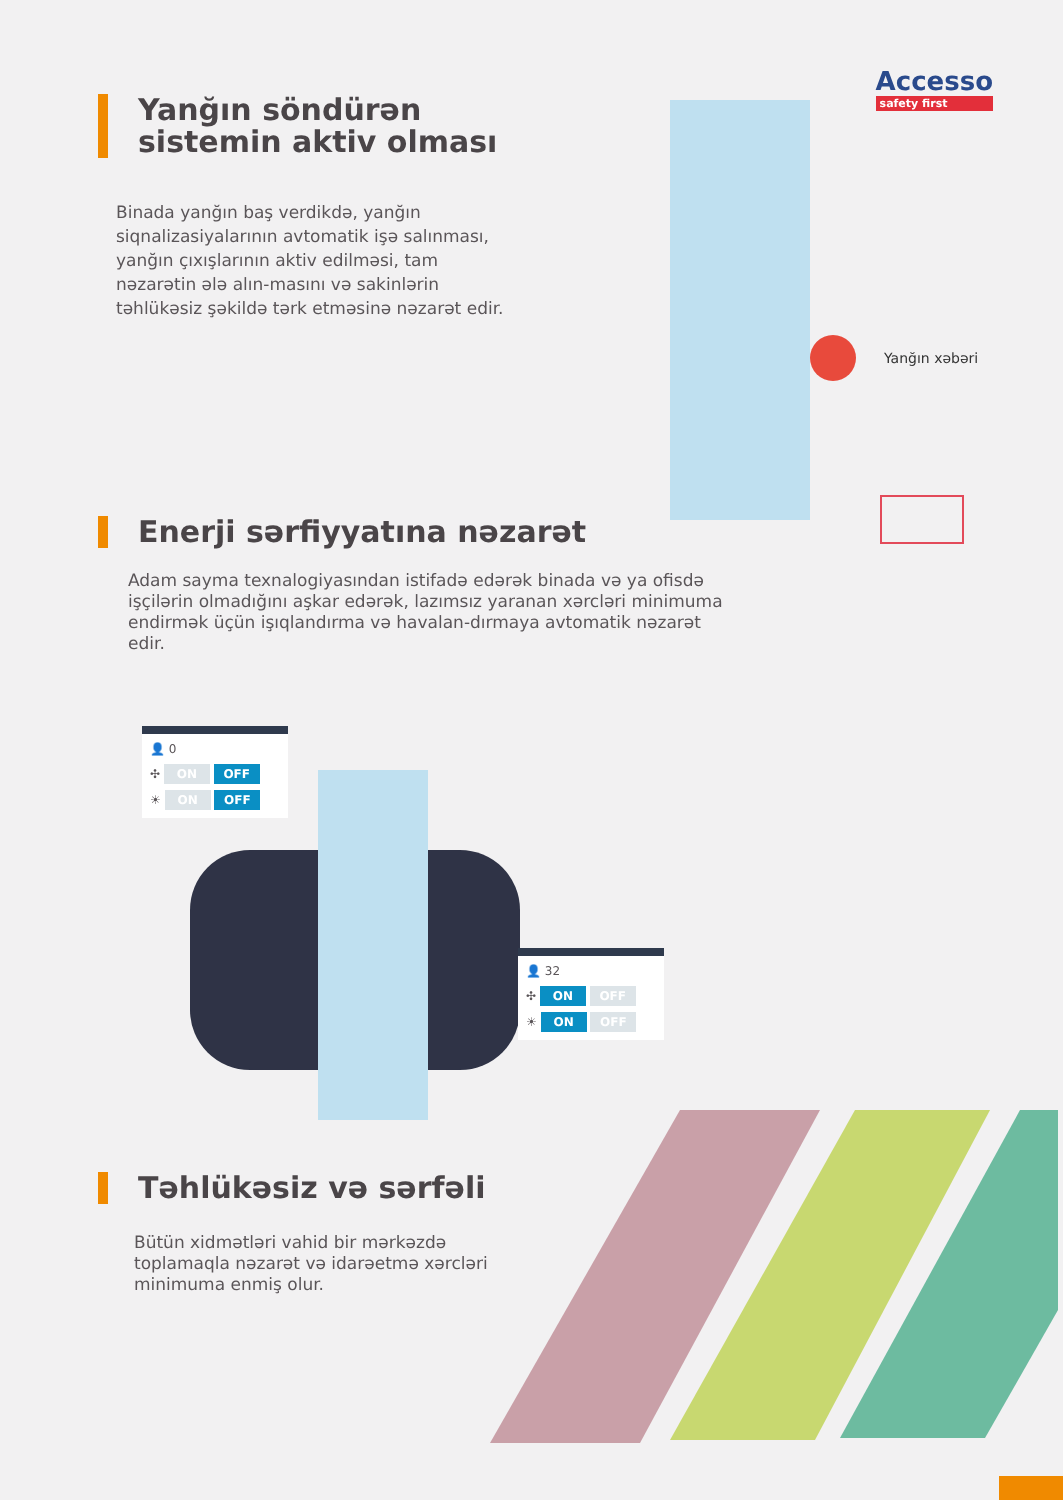Accesso
safety first
Yanğın söndürən sistemin aktiv olması
Binada yanğın baş verdikdə, yanğın siqnalizasiyalarının avtomatik işə salınması, yanğın çıxışlarının aktiv edilməsi, tam nəzarətin ələ alın-masını və sakinlərin təhlükəsiz şəkildə tərk etməsinə nəzarət edir.
Yanğın xəbəri
Enerji sərfiyyatına nəzarət
Adam sayma texnalogiyasından istifadə edərək binada və ya ofisdə işçilərin olmadığını aşkar edərək, lazımsız yaranan xərcləri minimuma endirmək üçün işıqlandırma və havalan-dırmaya avtomatik nəzarət edir.
👤 0
✣ ON OFF
☀ ON OFF
👤 32
✣ ON OFF
☀ ON OFF
Təhlükəsiz və sərfəli
Bütün xidmətləri vahid bir mərkəzdə toplamaqla nəzarət və idarəetmə xərcləri minimuma enmiş olur.